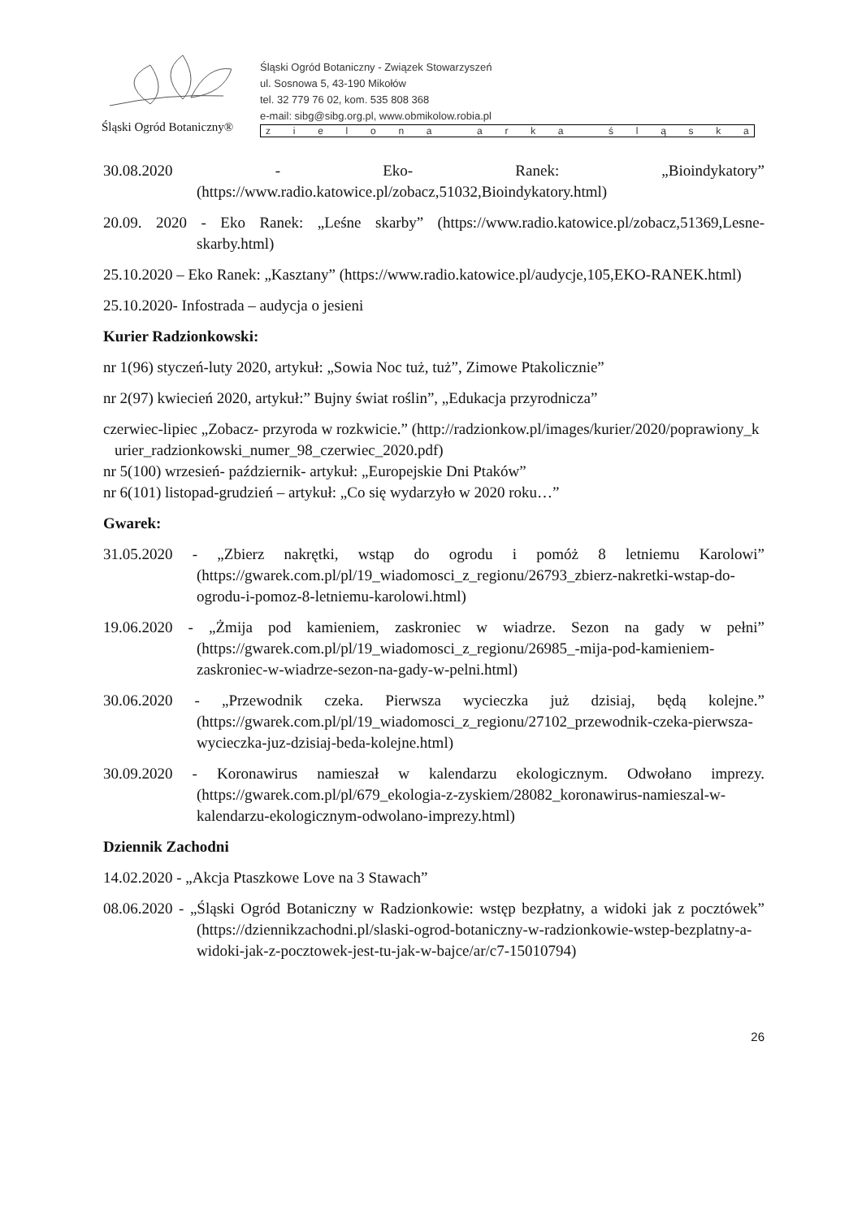Śląski Ogród Botaniczny®
Śląski Ogród Botaniczny - Związek Stowarzyszeń
ul. Sosnowa 5, 43-190 Mikołów
tel. 32 779 76 02, kom. 535 808 368
e-mail: sibg@sibg.org.pl, www.obmikolow.robia.pl
zielona arka śląska
30.08.2020 - Eko- Ranek: „Bioindykatory” (https://www.radio.katowice.pl/zobacz,51032,Bioindykatory.html)
20.09. 2020 - Eko Ranek: „Leśne skarby” (https://www.radio.katowice.pl/zobacz,51369,Lesne-skarby.html)
25.10.2020 – Eko Ranek: „Kasztany” (https://www.radio.katowice.pl/audycje,105,EKO-RANEK.html)
25.10.2020- Infostrada – audycja o jesieni
Kurier Radzionkowski:
nr 1(96) styczeń-luty 2020, artykuł: „Sowia Noc tuż, tuż”, Zimowe Ptakolicznie”
nr 2(97) kwiecień 2020, artykuł:” Bujny świat roślin”, „Edukacja przyrodnicza”
czerwiec-lipiec „Zobacz- przyroda w rozkwicie.” (http://radzionkow.pl/images/kurier/2020/poprawiony_kurier_radzionkowski_numer_98_czerwiec_2020.pdf)
nr 5(100) wrzesień- październik- artykuł: „Europejskie Dni Ptaków”
nr 6(101) listopad-grudzień – artykuł: „Co się wydarzyło w 2020 roku…”
Gwarek:
31.05.2020 - „Zbierz nakrętki, wstąp do ogrodu i pomóż 8 letniemu Karolowi” (https://gwarek.com.pl/pl/19_wiadomosci_z_regionu/26793_zbierz-nakretki-wstap-do-ogrodu-i-pomoz-8-letniemu-karolowi.html)
19.06.2020 - „Żmija pod kamieniem, zaskroniec w wiadrze. Sezon na gady w pełni” (https://gwarek.com.pl/pl/19_wiadomosci_z_regionu/26985_-mija-pod-kamieniem-zaskroniec-w-wiadrze-sezon-na-gady-w-pelni.html)
30.06.2020 - „Przewodnik czeka. Pierwsza wycieczka już dzisiaj, będą kolejne.” (https://gwarek.com.pl/pl/19_wiadomosci_z_regionu/27102_przewodnik-czeka-pierwsza-wycieczka-juz-dzisiaj-beda-kolejne.html)
30.09.2020 - Koronawirus namieszał w kalendarzu ekologicznym. Odwołano imprezy. (https://gwarek.com.pl/pl/679_ekologia-z-zyskiem/28082_koronawirus-namieszal-w- kalendarzu-ekologicznym-odwolano-imprezy.html)
Dziennik Zachodni
14.02.2020 - „Akcja Ptaszkowe Love na 3 Stawach”
08.06.2020 - „Śląski Ogród Botaniczny w Radzionkowie: wstęp bezpłatny, a widoki jak z pocztówek” (https://dziennikzachodni.pl/slaski-ogrod-botaniczny-w-radzionkowie-wstep-bezplatny-a-widoki-jak-z-pocztowek-jest-tu-jak-w-bajce/ar/c7-15010794)
26